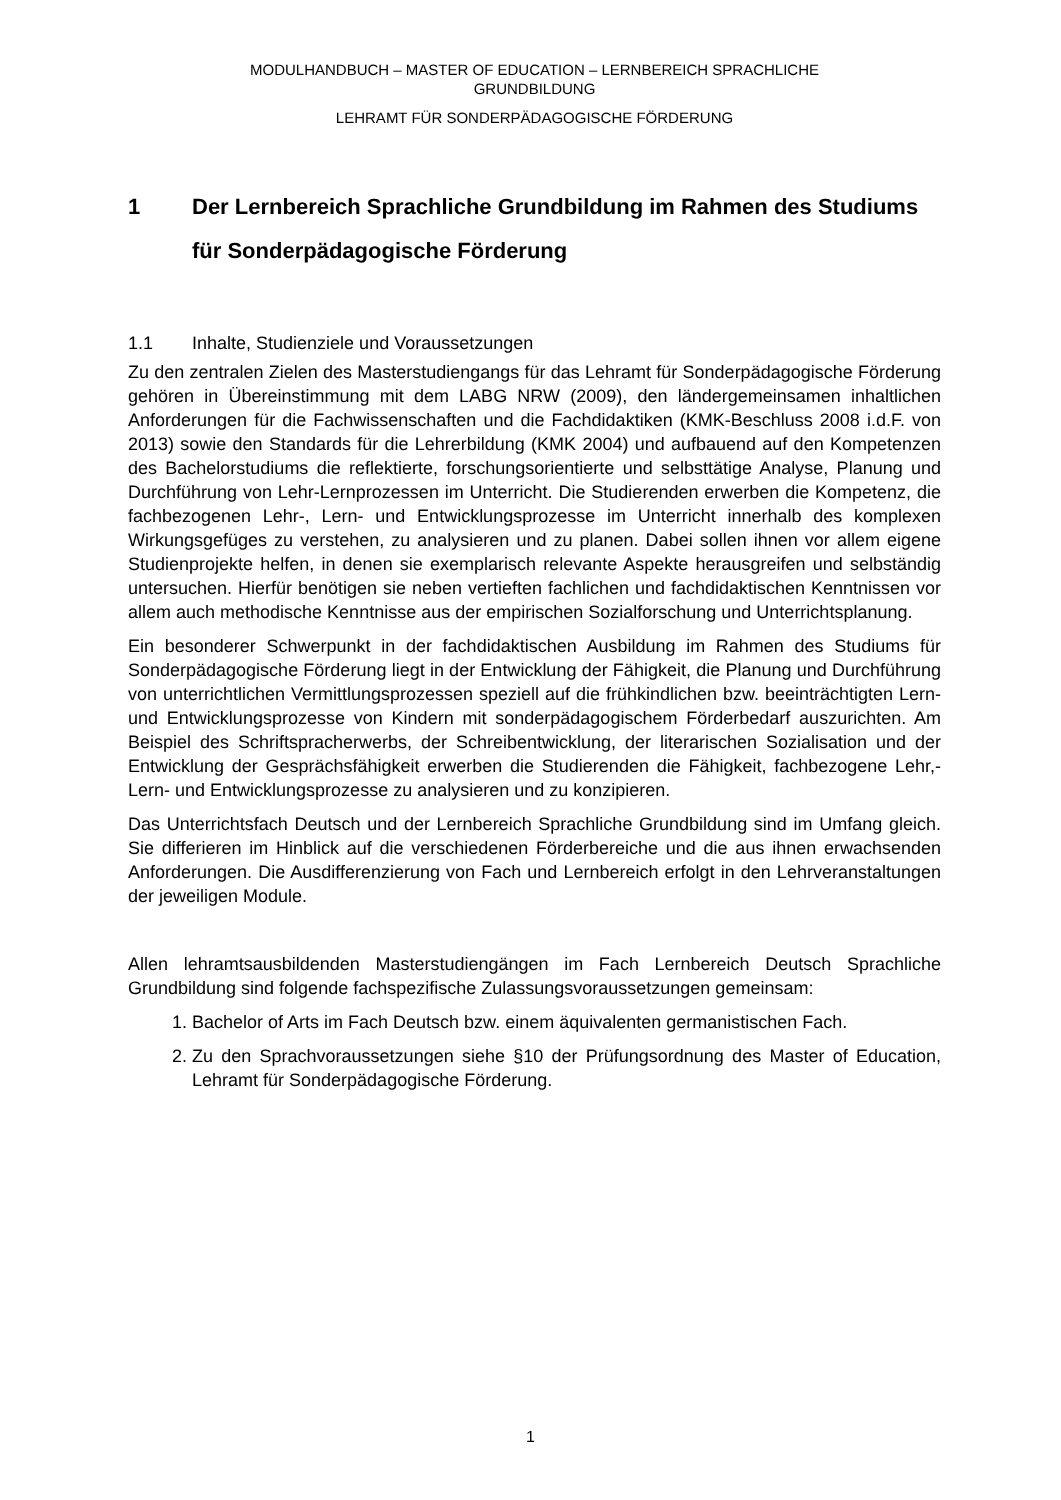MODULHANDBUCH – MASTER OF EDUCATION – LERNBEREICH SPRACHLICHE
GRUNDBILDUNG
LEHRAMT FÜR SONDERPÄDAGOGISCHE FÖRDERUNG
1 Der Lernbereich Sprachliche Grundbildung im Rahmen des Studiums für Sonderpädagogische Förderung
1.1 Inhalte, Studienziele und Voraussetzungen
Zu den zentralen Zielen des Masterstudiengangs für das Lehramt für Sonderpädagogische Förderung gehören in Übereinstimmung mit dem LABG NRW (2009), den ländergemeinsamen inhaltlichen Anforderungen für die Fachwissenschaften und die Fachdidaktiken (KMK-Beschluss 2008 i.d.F. von 2013) sowie den Standards für die Lehrerbildung (KMK 2004) und aufbauend auf den Kompetenzen des Bachelorstudiums die reflektierte, forschungsorientierte und selbsttätige Analyse, Planung und Durchführung von Lehr-Lernprozessen im Unterricht. Die Studierenden erwerben die Kompetenz, die fachbezogenen Lehr-, Lern- und Entwicklungsprozesse im Unterricht innerhalb des komplexen Wirkungsgefüges zu verstehen, zu analysieren und zu planen. Dabei sollen ihnen vor allem eigene Studienprojekte helfen, in denen sie exemplarisch relevante Aspekte herausgreifen und selbständig untersuchen. Hierfür benötigen sie neben vertieften fachlichen und fachdidaktischen Kenntnissen vor allem auch methodische Kenntnisse aus der empirischen Sozialforschung und Unterrichtsplanung.
Ein besonderer Schwerpunkt in der fachdidaktischen Ausbildung im Rahmen des Studiums für Sonderpädagogische Förderung liegt in der Entwicklung der Fähigkeit, die Planung und Durchführung von unterrichtlichen Vermittlungsprozessen speziell auf die frühkindlichen bzw. beeinträchtigten Lern- und Entwicklungsprozesse von Kindern mit sonderpädagogischem Förderbedarf auszurichten. Am Beispiel des Schriftspracherwerbs, der Schreibentwicklung, der literarischen Sozialisation und der Entwicklung der Gesprächsfähigkeit erwerben die Studierenden die Fähigkeit, fachbezogene Lehr,- Lern- und Entwicklungsprozesse zu analysieren und zu konzipieren.
Das Unterrichtsfach Deutsch und der Lernbereich Sprachliche Grundbildung sind im Umfang gleich. Sie differieren im Hinblick auf die verschiedenen Förderbereiche und die aus ihnen erwachsenden Anforderungen. Die Ausdifferenzierung von Fach und Lernbereich erfolgt in den Lehrveranstaltungen der jeweiligen Module.
Allen lehramtsausbildenden Masterstudiengängen im Fach Lernbereich Deutsch Sprachliche Grundbildung sind folgende fachspezifische Zulassungsvoraussetzungen gemeinsam:
1. Bachelor of Arts im Fach Deutsch bzw. einem äquivalenten germanistischen Fach.
2. Zu den Sprachvoraussetzungen siehe §10 der Prüfungsordnung des Master of Education, Lehramt für Sonderpädagogische Förderung.
1